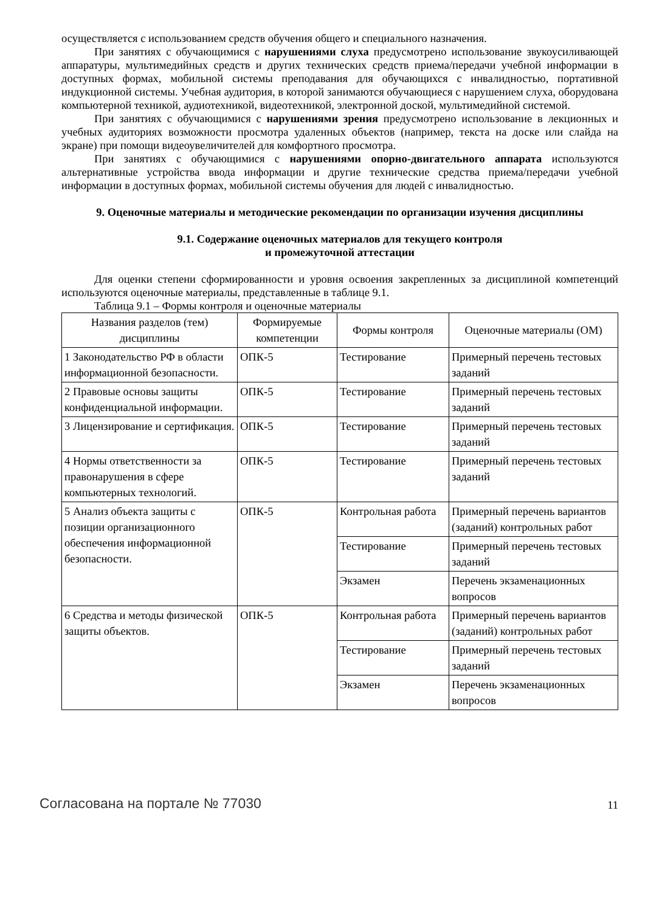осуществляется с использованием средств обучения общего и специального назначения.
При занятиях с обучающимися с нарушениями слуха предусмотрено использование звукоусиливающей аппаратуры, мультимедийных средств и других технических средств приема/передачи учебной информации в доступных формах, мобильной системы преподавания для обучающихся с инвалидностью, портативной индукционной системы. Учебная аудитория, в которой занимаются обучающиеся с нарушением слуха, оборудована компьютерной техникой, аудиотехникой, видеотехникой, электронной доской, мультимедийной системой.
При занятиях с обучающимися с нарушениями зрения предусмотрено использование в лекционных и учебных аудиториях возможности просмотра удаленных объектов (например, текста на доске или слайда на экране) при помощи видеоувеличителей для комфортного просмотра.
При занятиях с обучающимися с нарушениями опорно-двигательного аппарата используются альтернативные устройства ввода информации и другие технические средства приема/передачи учебной информации в доступных формах, мобильной системы обучения для людей с инвалидностью.
9. Оценочные материалы и методические рекомендации по организации изучения дисциплины
9.1. Содержание оценочных материалов для текущего контроля
и промежуточной аттестации
Для оценки степени сформированности и уровня освоения закрепленных за дисциплиной компетенций используются оценочные материалы, представленные в таблице 9.1.
Таблица 9.1 – Формы контроля и оценочные материалы
| Названия разделов (тем) дисциплины | Формируемые компетенции | Формы контроля | Оценочные материалы (ОМ) |
| --- | --- | --- | --- |
| 1 Законодательство РФ в области информационной безопасности. | ОПК-5 | Тестирование | Примерный перечень тестовых заданий |
| 2 Правовые основы защиты конфиденциальной информации. | ОПК-5 | Тестирование | Примерный перечень тестовых заданий |
| 3 Лицензирование и сертификация. | ОПК-5 | Тестирование | Примерный перечень тестовых заданий |
| 4 Нормы ответственности за правонарушения в сфере компьютерных технологий. | ОПК-5 | Тестирование | Примерный перечень тестовых заданий |
| 5 Анализ объекта защиты с позиции организационного обеспечения информационной безопасности. | ОПК-5 | Контрольная работа | Примерный перечень вариантов (заданий) контрольных работ |
| | | Тестирование | Примерный перечень тестовых заданий |
| | | Экзамен | Перечень экзаменационных вопросов |
| 6 Средства и методы физической защиты объектов. | ОПК-5 | Контрольная работа | Примерный перечень вариантов (заданий) контрольных работ |
| | | Тестирование | Примерный перечень тестовых заданий |
| | | Экзамен | Перечень экзаменационных вопросов |
Согласована на портале № 77030 11